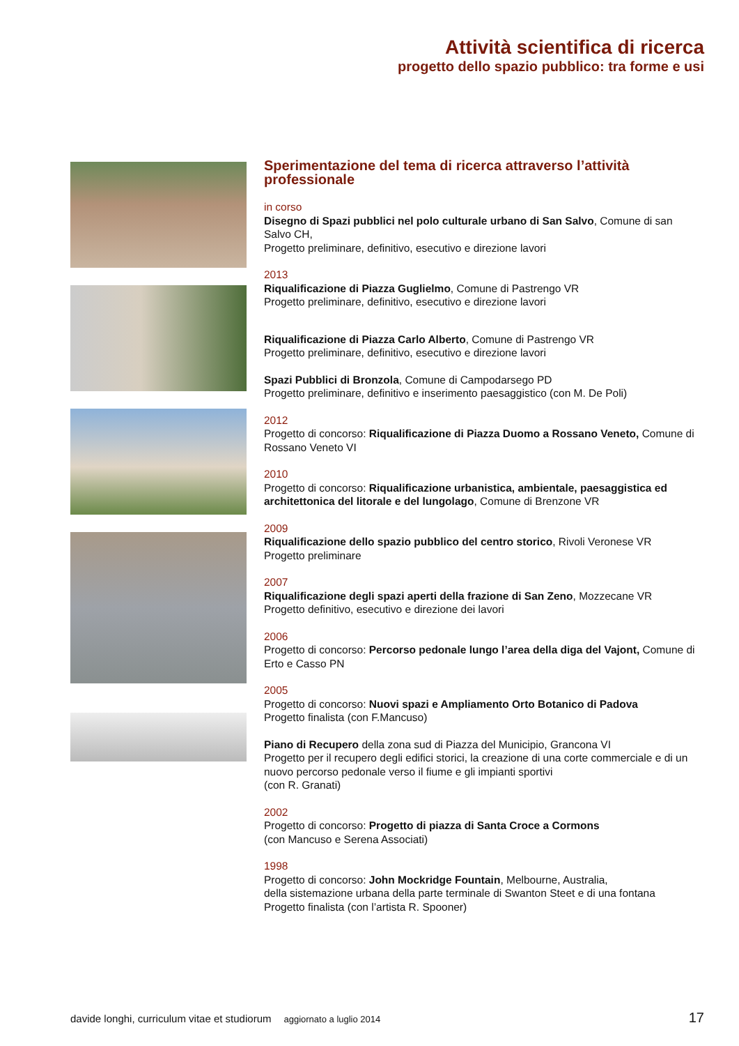Attività scientifica di ricerca
progetto dello spazio pubblico: tra forme e usi
Sperimentazione del tema di ricerca attraverso l’attività professionale
in corso
Disegno di Spazi pubblici nel polo culturale urbano di San Salvo, Comune di san Salvo CH,
Progetto preliminare, definitivo, esecutivo e direzione lavori
2013
Riqualificazione di Piazza Guglielmo, Comune di Pastrengo VR
Progetto preliminare, definitivo, esecutivo e direzione lavori
Riqualificazione di Piazza Carlo Alberto, Comune di Pastrengo VR
Progetto preliminare, definitivo, esecutivo e direzione lavori
Spazi Pubblici di Bronzola, Comune di Campodarsego PD
Progetto preliminare, definitivo e inserimento paesaggistico (con M. De Poli)
2012
Progetto di concorso: Riqualificazione di Piazza Duomo a Rossano Veneto, Comune di Rossano Veneto VI
2010
Progetto di concorso: Riqualificazione urbanistica, ambientale, paesaggistica ed architettonica del litorale e del lungolago, Comune di Brenzone VR
2009
Riqualificazione dello spazio pubblico del centro storico, Rivoli Veronese VR
Progetto preliminare
2007
Riqualificazione degli spazi aperti della frazione di San Zeno, Mozzecane VR
Progetto definitivo, esecutivo e direzione dei lavori
2006
Progetto di concorso: Percorso pedonale lungo l’area della diga del Vajont, Comune di Erto e Casso PN
2005
Progetto di concorso: Nuovi spazi e Ampliamento Orto Botanico di Padova
Progetto finalista (con F.Mancuso)
Piano di Recupero della zona sud di Piazza del Municipio, Grancona VI
Progetto per il recupero degli edifici storici, la creazione di una corte commerciale e di un nuovo percorso pedonale verso il fiume e gli impianti sportivi
(con R. Granati)
2002
Progetto di concorso: Progetto di piazza di Santa Croce a Cormons
(con Mancuso e Serena Associati)
1998
Progetto di concorso: John Mockridge Fountain, Melbourne, Australia,
della sistemazione urbana della parte terminale di Swanton Steet e di una fontana
Progetto finalista (con l’artista R. Spooner)
davide longhi, curriculum vitae et studiorum aggiornato a luglio 2014 17